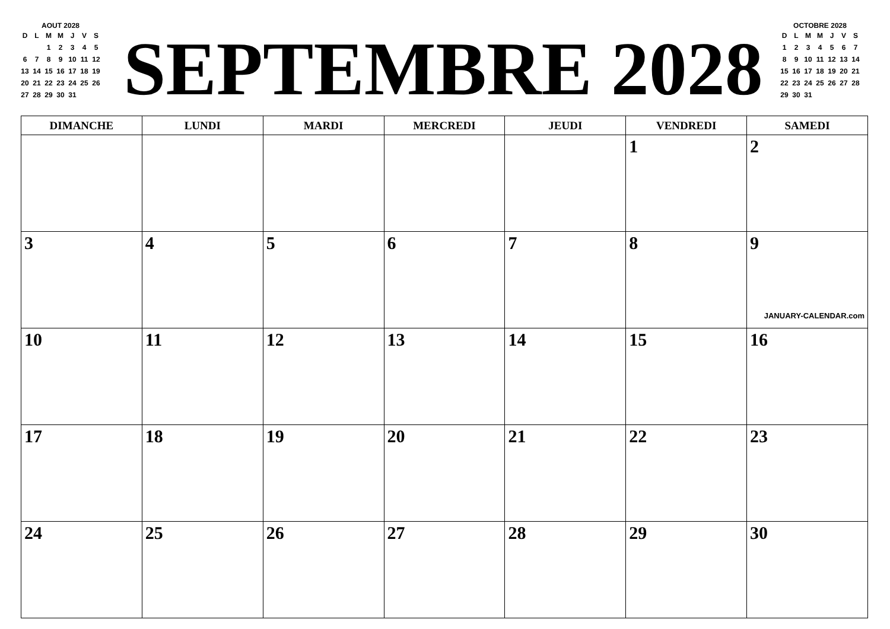AOUT 2028
| D | L | M | M | J | V | S |
| --- | --- | --- | --- | --- | --- | --- |
| | | 1 | 2 | 3 | 4 | 5 |
| 6 | 7 | 8 | 9 | 10 | 11 | 12 |
| 13 | 14 | 15 | 16 | 17 | 18 | 19 |
| 20 | 21 | 22 | 23 | 24 | 25 | 26 |
| 27 | 28 | 29 | 30 | 31 | | |
SEPTEMBRE 2028
OCTOBRE 2028
| D | L | M | M | J | V | S |
| --- | --- | --- | --- | --- | --- | --- |
| 1 | 2 | 3 | 4 | 5 | 6 | 7 |
| 8 | 9 | 10 | 11 | 12 | 13 | 14 |
| 15 | 16 | 17 | 18 | 19 | 20 | 21 |
| 22 | 23 | 24 | 25 | 26 | 27 | 28 |
| 29 | 30 | 31 | | | | |
| DIMANCHE | LUNDI | MARDI | MERCREDI | JEUDI | VENDREDI | SAMEDI |
| --- | --- | --- | --- | --- | --- | --- |
| | | | | | 1 | 2 |
| 3 | 4 | 5 | 6 | 7 | 8 | 9 JANUARY-CALENDAR.com |
| 10 | 11 | 12 | 13 | 14 | 15 | 16 |
| 17 | 18 | 19 | 20 | 21 | 22 | 23 |
| 24 | 25 | 26 | 27 | 28 | 29 | 30 |